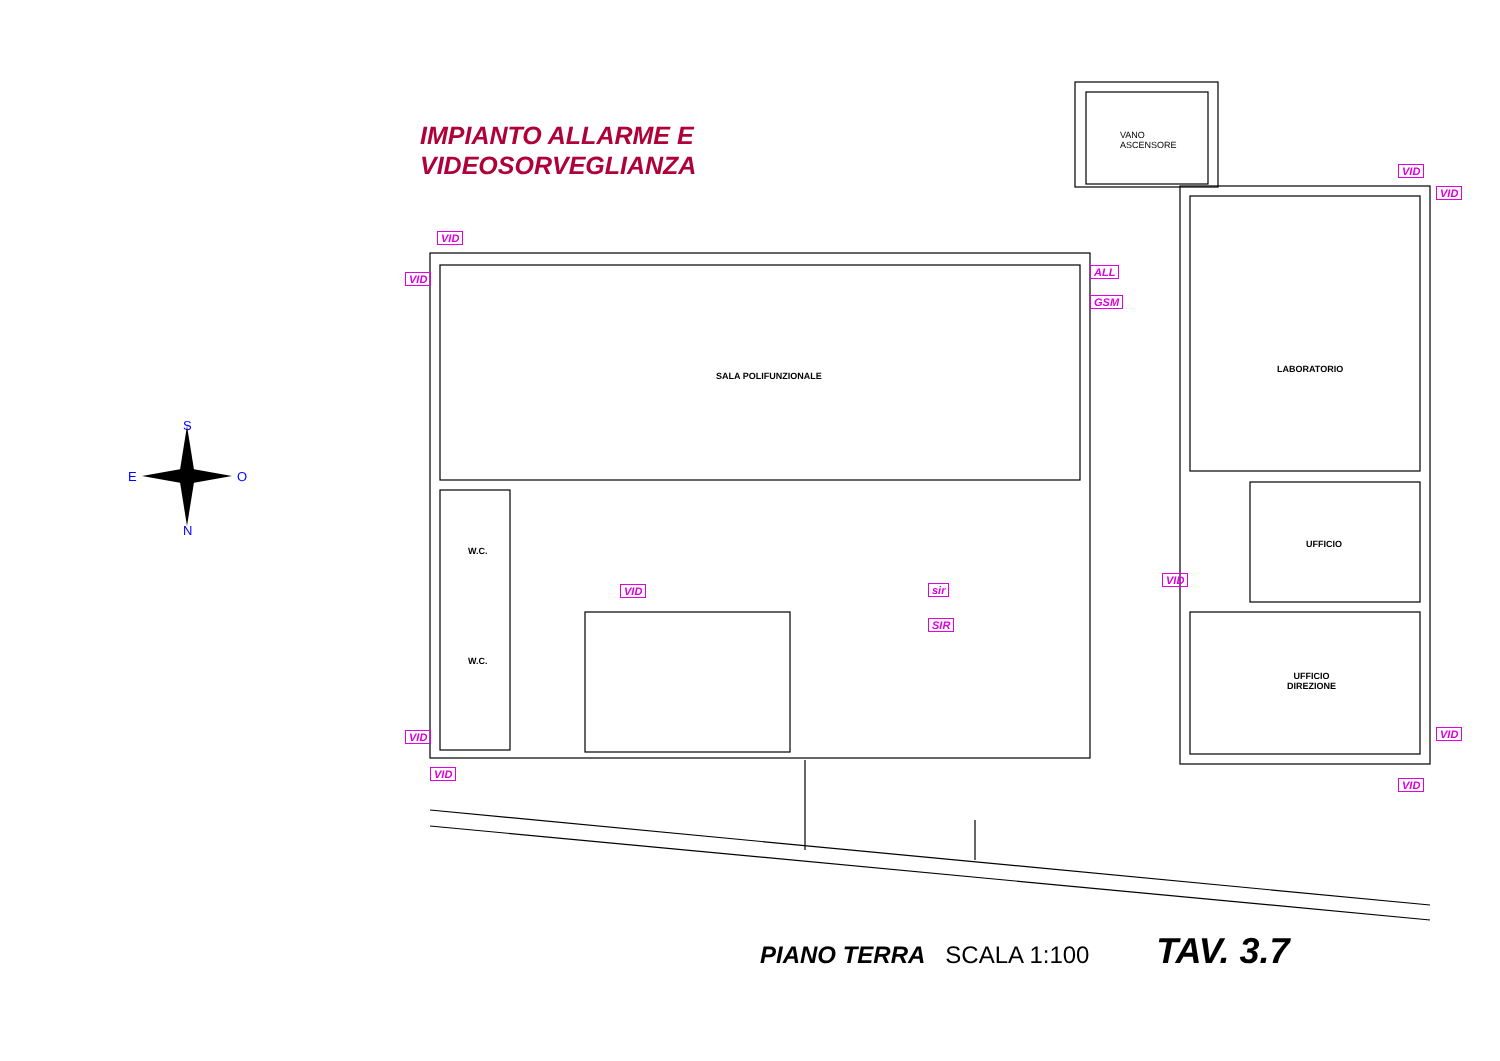S
N
E
O
IMPIANTO ALLARME E
VIDEOSORVEGLIANZA
VANO
ASCENSORE
SALA POLIFUNZIONALE
LABORATORIO
UFFICIO
UFFICIO
DIREZIONE
W.C.
W.C.
VID
VID
VID
VID
VID sir
SIR
ALL
GSM
VID
VID
VID
VID
VID
PIANO TERRA SCALA 1:100 TAV. 3.7